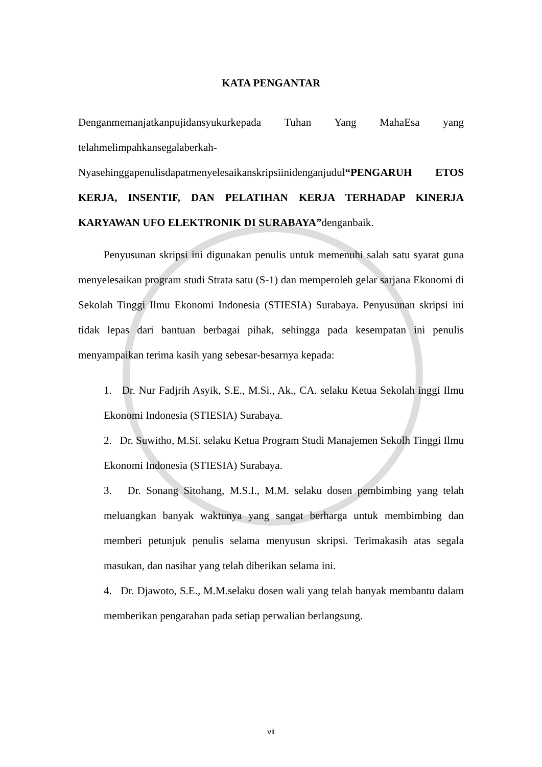KATA PENGANTAR
Denganmemanjatkanpujidansyukurkepada Tuhan Yang MahaEsa yang telahmelimpahkansegalaberkah-Nyasehinggapenulisdapatmenyelesaikanskripsiinidenganjudul“PENGARUH ETOS KERJA, INSENTIF, DAN PELATIHAN KERJA TERHADAP KINERJA KARYAWAN UFO ELEKTRONIK DI SURABAYA”denganbaik.
Penyusunan skripsi ini digunakan penulis untuk memenuhi salah satu syarat guna menyelesaikan program studi Strata satu (S-1) dan memperoleh gelar sarjana Ekonomi di Sekolah Tinggi Ilmu Ekonomi Indonesia (STIESIA) Surabaya. Penyusunan skripsi ini tidak lepas dari bantuan berbagai pihak, sehingga pada kesempatan ini penulis menyampaikan terima kasih yang sebesar-besarnya kepada:
1. Dr. Nur Fadjrih Asyik, S.E., M.Si., Ak., CA. selaku Ketua Sekolah inggi Ilmu Ekonomi Indonesia (STIESIA) Surabaya.
2. Dr. Suwitho, M.Si. selaku Ketua Program Studi Manajemen Sekolh Tinggi Ilmu Ekonomi Indonesia (STIESIA) Surabaya.
3. Dr. Sonang Sitohang, M.S.I., M.M. selaku dosen pembimbing yang telah meluangkan banyak waktunya yang sangat berharga untuk membimbing dan memberi petunjuk penulis selama menyusun skripsi. Terimakasih atas segala masukan, dan nasihar yang telah diberikan selama ini.
4. Dr. Djawoto, S.E., M.M.selaku dosen wali yang telah banyak membantu dalam memberikan pengarahan pada setiap perwalian berlangsung.
vii